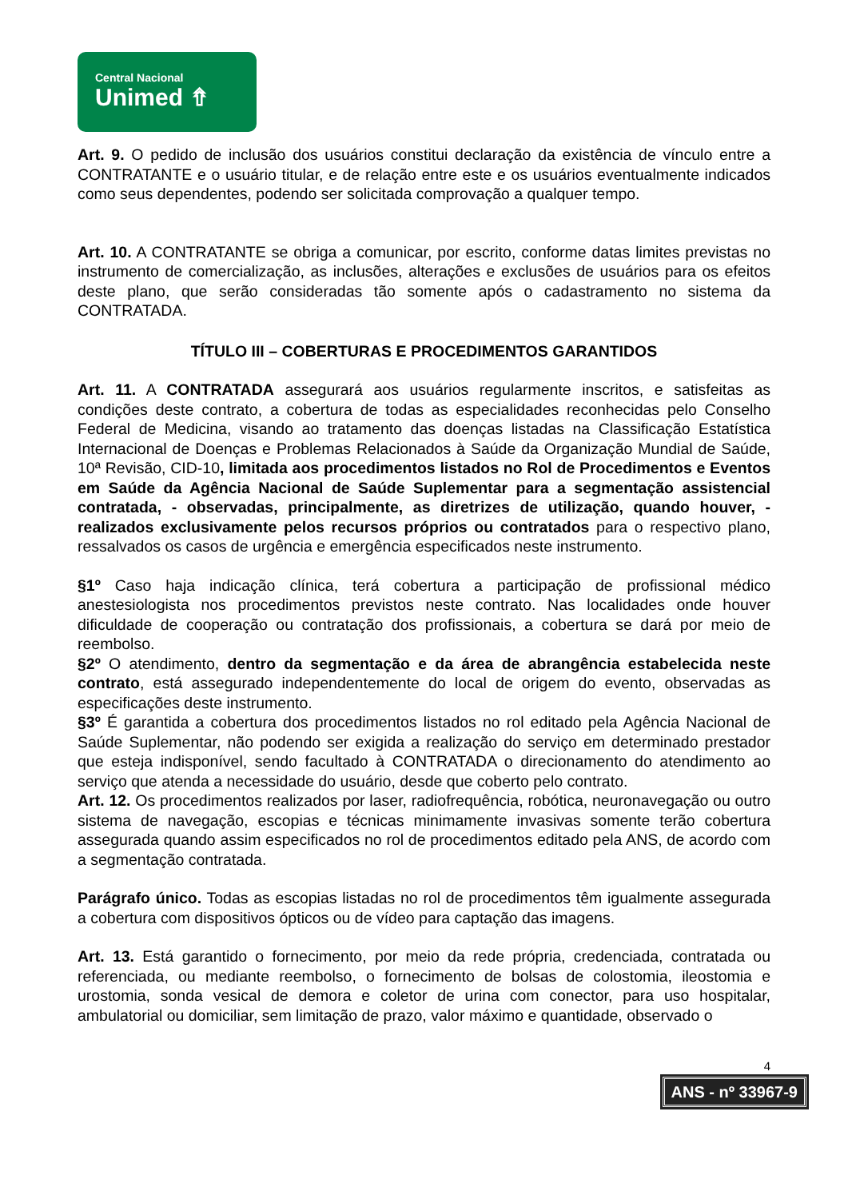Central Nacional
Unimed ⇮
Art. 9. O pedido de inclusão dos usuários constitui declaração da existência de vínculo entre a CONTRATANTE e o usuário titular, e de relação entre este e os usuários eventualmente indicados como seus dependentes, podendo ser solicitada comprovação a qualquer tempo.
Art. 10. A CONTRATANTE se obriga a comunicar, por escrito, conforme datas limites previstas no instrumento de comercialização, as inclusões, alterações e exclusões de usuários para os efeitos deste plano, que serão consideradas tão somente após o cadastramento no sistema da CONTRATADA.
TÍTULO III – COBERTURAS E PROCEDIMENTOS GARANTIDOS
Art. 11. A CONTRATADA assegurará aos usuários regularmente inscritos, e satisfeitas as condições deste contrato, a cobertura de todas as especialidades reconhecidas pelo Conselho Federal de Medicina, visando ao tratamento das doenças listadas na Classificação Estatística Internacional de Doenças e Problemas Relacionados à Saúde da Organização Mundial de Saúde, 10ª Revisão, CID-10, limitada aos procedimentos listados no Rol de Procedimentos e Eventos em Saúde da Agência Nacional de Saúde Suplementar para a segmentação assistencial contratada, - observadas, principalmente, as diretrizes de utilização, quando houver, - realizados exclusivamente pelos recursos próprios ou contratados para o respectivo plano, ressalvados os casos de urgência e emergência especificados neste instrumento.
§1º Caso haja indicação clínica, terá cobertura a participação de profissional médico anestesiologista nos procedimentos previstos neste contrato. Nas localidades onde houver dificuldade de cooperação ou contratação dos profissionais, a cobertura se dará por meio de reembolso.
§2º O atendimento, dentro da segmentação e da área de abrangência estabelecida neste contrato, está assegurado independentemente do local de origem do evento, observadas as especificações deste instrumento.
§3º É garantida a cobertura dos procedimentos listados no rol editado pela Agência Nacional de Saúde Suplementar, não podendo ser exigida a realização do serviço em determinado prestador que esteja indisponível, sendo facultado à CONTRATADA o direcionamento do atendimento ao serviço que atenda a necessidade do usuário, desde que coberto pelo contrato.
Art. 12. Os procedimentos realizados por laser, radiofrequência, robótica, neuronavegação ou outro sistema de navegação, escopias e técnicas minimamente invasivas somente terão cobertura assegurada quando assim especificados no rol de procedimentos editado pela ANS, de acordo com a segmentação contratada.
Parágrafo único. Todas as escopias listadas no rol de procedimentos têm igualmente assegurada a cobertura com dispositivos ópticos ou de vídeo para captação das imagens.
Art. 13. Está garantido o fornecimento, por meio da rede própria, credenciada, contratada ou referenciada, ou mediante reembolso, o fornecimento de bolsas de colostomia, ileostomia e urostomia, sonda vesical de demora e coletor de urina com conector, para uso hospitalar, ambulatorial ou domiciliar, sem limitação de prazo, valor máximo e quantidade, observado o
4
ANS - nº 33967-9